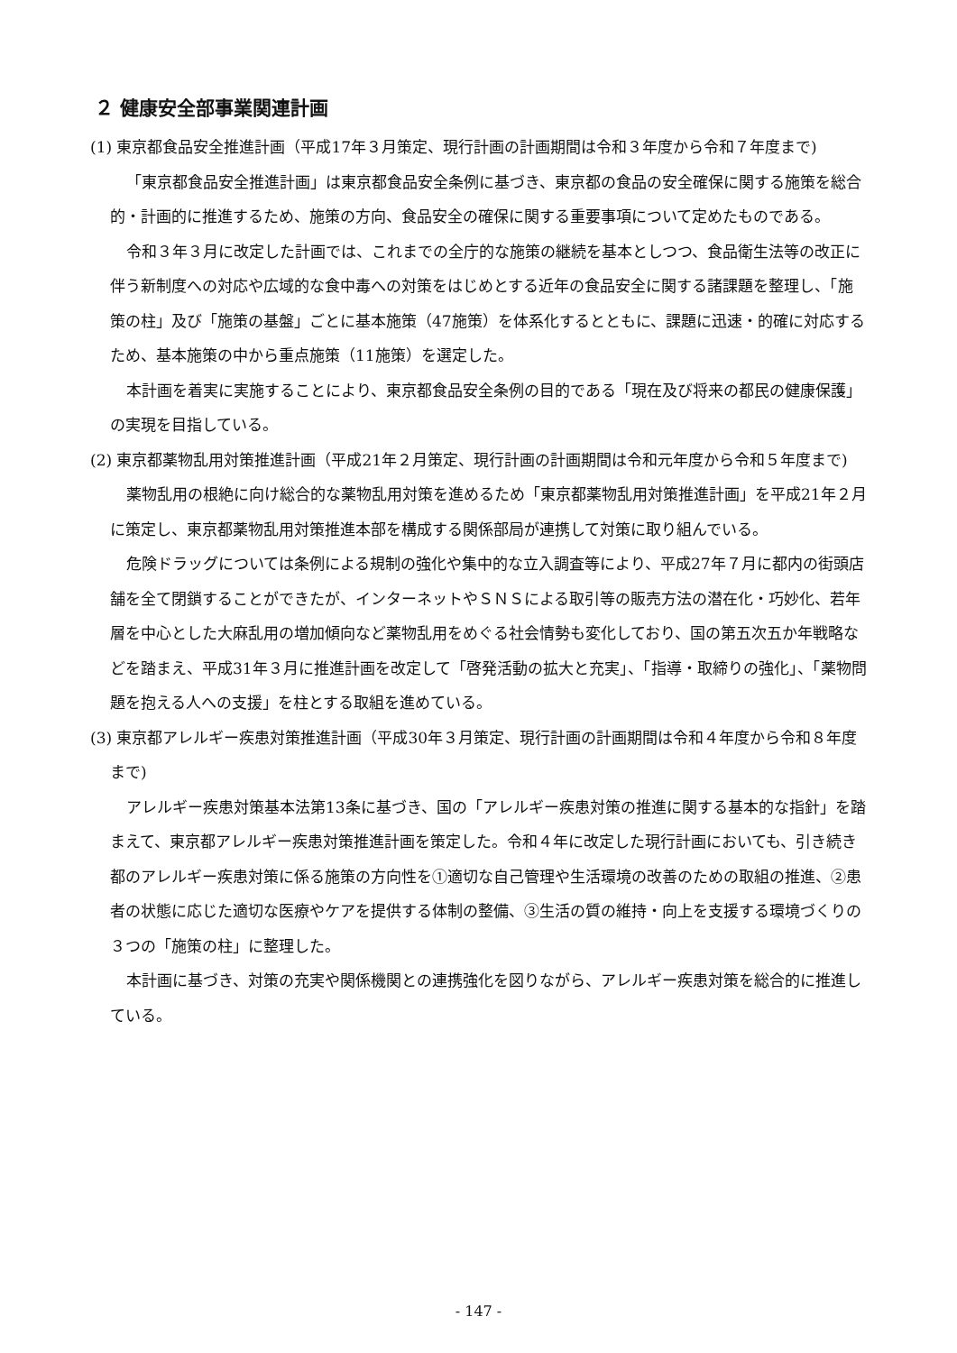２ 健康安全部事業関連計画
(1) 東京都食品安全推進計画（平成17年３月策定、現行計画の計画期間は令和３年度から令和７年度まで)
「東京都食品安全推進計画」は東京都食品安全条例に基づき、東京都の食品の安全確保に関する施策を総合的・計画的に推進するため、施策の方向、食品安全の確保に関する重要事項について定めたものである。
令和３年３月に改定した計画では、これまでの全庁的な施策の継続を基本としつつ、食品衛生法等の改正に伴う新制度への対応や広域的な食中毒への対策をはじめとする近年の食品安全に関する諸課題を整理し、「施策の柱」及び「施策の基盤」ごとに基本施策（47施策）を体系化するとともに、課題に迅速・的確に対応するため、基本施策の中から重点施策（11施策）を選定した。
本計画を着実に実施することにより、東京都食品安全条例の目的である「現在及び将来の都民の健康保護」の実現を目指している。
(2) 東京都薬物乱用対策推進計画（平成21年２月策定、現行計画の計画期間は令和元年度から令和５年度まで)
薬物乱用の根絶に向け総合的な薬物乱用対策を進めるため「東京都薬物乱用対策推進計画」を平成21年２月に策定し、東京都薬物乱用対策推進本部を構成する関係部局が連携して対策に取り組んでいる。
危険ドラッグについては条例による規制の強化や集中的な立入調査等により、平成27年７月に都内の街頭店舗を全て閉鎖することができたが、インターネットやＳＮＳによる取引等の販売方法の潜在化・巧妙化、若年層を中心とした大麻乱用の増加傾向など薬物乱用をめぐる社会情勢も変化しており、国の第五次五か年戦略などを踏まえ、平成31年３月に推進計画を改定して「啓発活動の拡大と充実」、「指導・取締りの強化」、「薬物問題を抱える人への支援」を柱とする取組を進めている。
(3) 東京都アレルギー疾患対策推進計画（平成30年３月策定、現行計画の計画期間は令和４年度から令和８年度まで)
アレルギー疾患対策基本法第13条に基づき、国の「アレルギー疾患対策の推進に関する基本的な指針」を踏まえて、東京都アレルギー疾患対策推進計画を策定した。令和４年に改定した現行計画においても、引き続き都のアレルギー疾患対策に係る施策の方向性を①適切な自己管理や生活環境の改善のための取組の推進、②患者の状態に応じた適切な医療やケアを提供する体制の整備、③生活の質の維持・向上を支援する環境づくりの３つの「施策の柱」に整理した。
本計画に基づき、対策の充実や関係機関との連携強化を図りながら、アレルギー疾患対策を総合的に推進している。
- 147 -